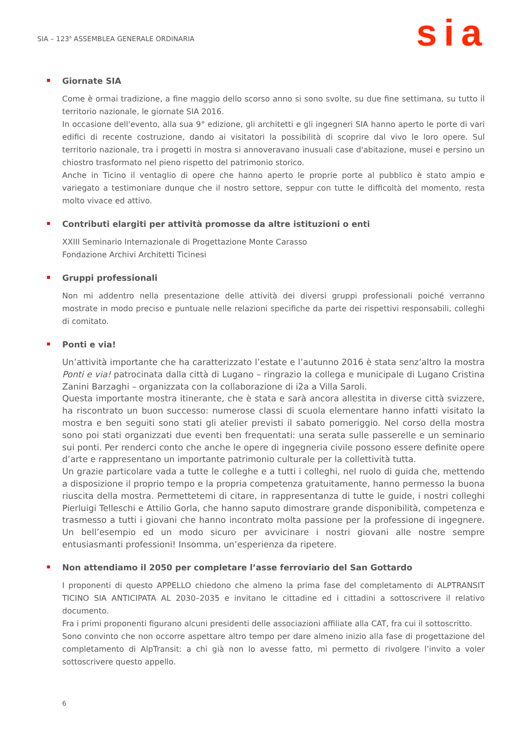SIA – 123<sup>a</sup> ASSEMBLEA GENERALE ORDINARIA
sia
Giornate SIA
Come è ormai tradizione, a fine maggio dello scorso anno si sono svolte, su due fine settimana, su tutto il territorio nazionale, le giornate SIA 2016.
In occasione dell'evento, alla sua 9° edizione, gli architetti e gli ingegneri SIA hanno aperto le porte di vari edifici di recente costruzione, dando ai visitatori la possibilità di scoprire dal vivo le loro opere. Sul territorio nazionale, tra i progetti in mostra si annoveravano inusuali case d'abitazione, musei e persino un chiostro trasformato nel pieno rispetto del patrimonio storico.
Anche in Ticino il ventaglio di opere che hanno aperto le proprie porte al pubblico è stato ampio e variegato a testimoniare dunque che il nostro settore, seppur con tutte le difficoltà del momento, resta molto vivace ed attivo.
Contributi elargiti per attività promosse da altre istituzioni o enti
XXIII Seminario Internazionale di Progettazione Monte Carasso
Fondazione Archivi Architetti Ticinesi
Gruppi professionali
Non mi addentro nella presentazione delle attività dei diversi gruppi professionali poiché verranno mostrate in modo preciso e puntuale nelle relazioni specifiche da parte dei rispettivi responsabili, colleghi di comitato.
Ponti e via!
Un’attività importante che ha caratterizzato l’estate e l’autunno 2016 è stata senz’altro la mostra Ponti e via! patrocinata dalla città di Lugano – ringrazio la collega e municipale di Lugano Cristina Zanini Barzaghi – organizzata con la collaborazione di i2a a Villa Saroli.
Questa importante mostra itinerante, che è stata e sarà ancora allestita in diverse città svizzere, ha riscontrato un buon successo: numerose classi di scuola elementare hanno infatti visitato la mostra e ben seguiti sono stati gli atelier previsti il sabato pomeriggio. Nel corso della mostra sono poi stati organizzati due eventi ben frequentati: una serata sulle passerelle e un seminario sui ponti. Per renderci conto che anche le opere di ingegneria civile possono essere definite opere d’arte e rappresentano un importante patrimonio culturale per la collettività tutta.
Un grazie particolare vada a tutte le colleghe e a tutti i colleghi, nel ruolo di guida che, mettendo a disposizione il proprio tempo e la propria competenza gratuitamente, hanno permesso la buona riuscita della mostra. Permettetemi di citare, in rappresentanza di tutte le guide, i nostri colleghi Pierluigi Telleschi e Attilio Gorla, che hanno saputo dimostrare grande disponibilità, competenza e trasmesso a tutti i giovani che hanno incontrato molta passione per la professione di ingegnere. Un bell’esempio ed un modo sicuro per avvicinare i nostri giovani alle nostre sempre entusiasmanti professioni! Insomma, un’esperienza da ripetere.
Non attendiamo il 2050 per completare l’asse ferroviario del San Gottardo
I proponenti di questo APPELLO chiedono che almeno la prima fase del completamento di ALPTRANSIT TICINO SIA ANTICIPATA AL 2030–2035 e invitano le cittadine ed i cittadini a sottoscrivere il relativo documento.
Fra i primi proponenti figurano alcuni presidenti delle associazioni affiliate alla CAT, fra cui il sottoscritto.
Sono convinto che non occorre aspettare altro tempo per dare almeno inizio alla fase di progettazione del completamento di AlpTransit: a chi già non lo avesse fatto, mi permetto di rivolgere l’invito a voler sottoscrivere questo appello.
6